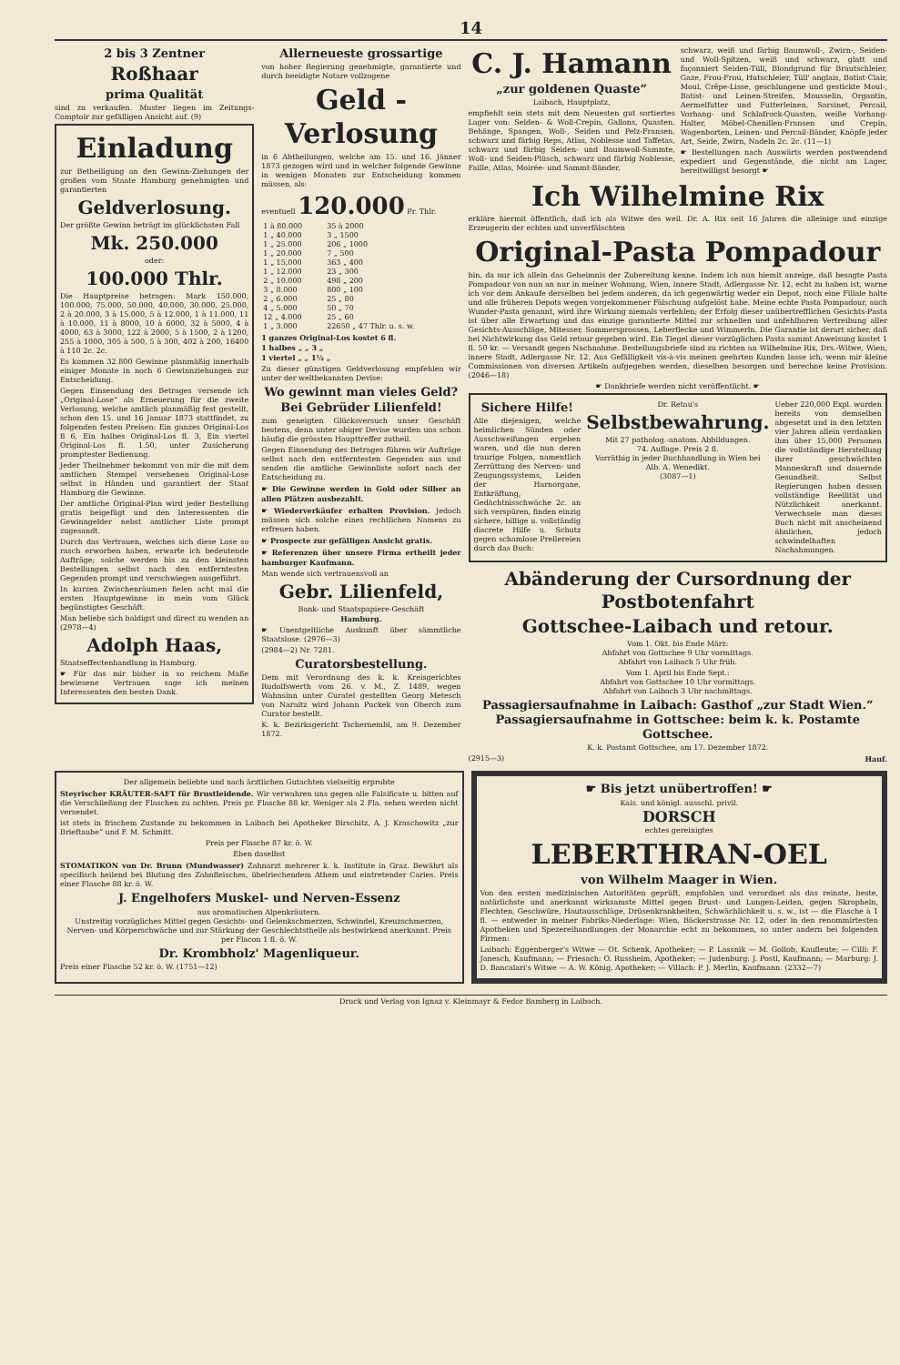14
2 bis 3 Zentner
Roßhaar
prima Qualität
sind zu verkaufen. Muster liegen im Zeitungs-Comptoir zur gefälligen Ansicht auf. (9)
Einladung
zur Betheiligung an den Gewinn-Ziehungen der großen vom Staate Hamburg genehmigten und garantierten
Geldverlosung.
Der größte Gewinn beträgt im glücklichsten Fall
Mk. 250.000
oder:
100.000 Thlr.
Die Hauptpreise betragen: Mark 150.000, 100.000, 75.000, 50.000, 40.000, 30.000, 25.000, 2 à 20.000, 3 à 15.000, 5 à 12.000, 1 à 11.000, 11 à 10.000, 11 à 8000, 10 à 6000, 32 à 5000, 4 à 4000, 63 à 3000, 122 à 2000, 5 à 1500, 2 à 1200, 255 à 1000, 305 à 500, 5 à 300, 402 à 200, 16400 à 110 2c. 2c.
Es kommen 32.800 Gewinne planmäßig innerhalb einiger Monate in noch 6 Gewinnziehungen zur Entscheidung.
Gegen Einsendung des Betrages versende ich „Original-Lose“ als Erneuerung für die zweite Verlosung, welche amtlich planmäßig fest gestellt, schon den 15. und 16 Januar 1873 stattfindet, zu folgenden festen Preisen: Ein ganzes Original-Los fl 6, Ein halbes Original-Los fl. 3, Ein viertel Original-Los fl. 1.50, unter Zusicherung promptester Bedienung.
Jeder Theilnehmer bekommt von mir die mit dem amtlichen Stempel versehenen Original-Lose selbst in Händen und garantiert der Staat Hamburg die Gewinne.
Der amtliche Original-Plan wird jeder Bestellung gratis beigefügt und den Interessenten die Gewinngelder nebst amtlicher Liste prompt zugesandt.
Durch das Vertrauen, welches sich diese Lose so rasch erworben haben, erwarte ich bedeutende Aufträge; solche werden bis zu den kleinsten Bestellungen selbst nach den entferntesten Gegenden prompt und verschwiegen ausgeführt.
In kurzen Zwischenräumen fielen acht mal die ersten Hauptgewinne in mein vom Glück begünstigtes Geschäft.
Man beliebe sich baldigst und direct zu wenden an (2978—4)
Adolph Haas,
Staatseffectenhandlung in Hamburg.
☛ Für das mir bisher in so reichem Maße bewiesene Vertrauen sage ich meinen Interessenten den besten Dank.
Allerneueste grossartige
von hoher Regierung genehmigte, garantierte und durch beeidigte Notare vollzogene
Geld - Verlosung
in 6 Abtheilungen, welche am 15. und 16. Jänner 1873 gezogen wird und in welcher folgende Gewinne in wenigen Monaten zur Entscheidung kommen müssen, als:
eventuell 120.000 Pr. Thlr.
| 1 à 80.000 | 35 à 2000 |
| 1 „ 40.000 | 3 „ 1500 |
| 1 „ 25.000 | 206 „ 1000 |
| 1 „ 20.000 | 7 „ 500 |
| 1 „ 15,000 | 363 „ 400 |
| 1 „ 12.000 | 23 „ 300 |
| 2 „ 10.000 | 498 „ 200 |
| 3 „ 8.000 | 800 „ 100 |
| 2 „ 6.000 | 25 „ 80 |
| 4 „ 5.000 | 50 „ 70 |
| 12 „ 4.000 | 25 „ 60 |
| 1 „ 3.000 | 22650 „ 47 Thlr. u. s. w. |
1 ganzes Original-Los kostet 6 fl.
1 halbes „ „ 3 „
1 viertel „ „ 1½ „
Zu dieser günstigen Geldverlosung empfehlen wir unter der weltbekannten Devise:
Wo gewinnt man vieles Geld? Bei Gebrüder Lilienfeld!
zum geneigten Glücksversuch unser Geschäft bestens, denn unter obiger Devise wurden uns schon häufig die grössten Haupttreffer zutheil.
Gegen Einsendung des Betrages führen wir Aufträge selbst nach den entferntesten Gegenden aus und senden die amtliche Gewinnliste sofort nach der Entscheidung zu.
☛ Die Gewinne werden in Gold oder Silber an allen Plätzen ausbezahlt.
☛ Wiederverkäufer erhalten Provision. Jedoch müssen sich solche eines rechtlichen Namens zu erfreuen haben.
☛ Prospecte zur gefälligen Ansicht gratis.
☛ Referenzen über unsere Firma ertheilt jeder hamburger Kaufmann.
Man wende sich vertrauensvoll an
Gebr. Lilienfeld,
Bank- und Staatspapiere-Geschäft
Hamburg.
☛ Unentgeltliche Auskunft über sämmtliche Staatslose. (2976—3)
(2984—2) Nr. 7281.
Curatorsbestellung.
Dem mit Verordnung des k. k. Kreisgerichtes Rudolfswerth vom 26. v. M., Z. 1489, wegen Wahnsinn unter Curatel gestellten Georg Metesch von Naraitz wird Johann Puckek von Oberch zum Curator bestellt.
K. k. Bezirksgericht Tschernembl, am 9. Dezember 1872.
C. J. Hamann
„zur goldenen Quaste“
Laibach, Hauptplatz,
empfiehlt sein stets mit dem Neuesten gut sortiertes Lager von: Selden- & Woll-Crepin, Gallons, Quasten, Behänge, Spangen, Woll-, Seiden und Pelz-Fransen, schwarz und färbig Reps, Atlas, Noblesse und Taffetas, schwarz und färbig Seiden- und Baumwoll-Sammte, Woll- und Seiden-Plüsch, schwarz und färbig Noblesse, Faille, Atlas, Moirée- und Sammt-Bänder,
schwarz, weiß und färbig Baumwoll-, Zwirn-, Seiden- und Woll-Spitzen, weiß und schwarz, glatt und façonniert Seiden-Tüll, Blondgrund für Brautschleier, Gaze, Frou-Frou, Hutschleier, Tüll' anglais, Batist-Clair, Moul, Crêpe-Lisse, geschlungene und gestickte Moul-, Batist- und Leinen-Streifen, Mousselin, Organtin, Aermelfutter und Futterleinen, Sarsinet, Percail, Vorhang- und Schlafrock-Quasten, weiße Vorhang-Halter, Möbel-Chenillen-Fransen und Crepin, Wagenborten, Leinen- und Percail-Bänder, Knöpfe jeder Art, Seide, Zwirn, Nadeln 2c. 2c. (11—1)
☛ Bestellungen nach Auswärts werden postwendend expediert und Gegenstände, die nicht am Lager, bereitwilligst besorgt ☛
Ich Wilhelmine Rix
erkläre hiermit öffentlich, daß ich als Witwe des weil. Dr. A. Rix seit 16 Jahren die alleinige und einzige Erzeugerin der echten und unverfälschten
Original-Pasta Pompadour
bin, da nur ich allein das Geheimnis der Zubereitung kenne. Indem ich nun hiemit anzeige, daß besagte Pasta Pompadour von nun an nur in meiner Wohnung, Wien, innere Stadt, Adlergasse Nr. 12, echt zu haben ist, warne ich vor dem Ankaufe derselben bei jedem anderen, da ich gegenwärtig weder ein Depot, noch eine Filiale halte und alle früheren Depots wegen vorgekommener Fälschung aufgelöst habe. Meine echte Pasta Pompadour, auch Wunder-Pasta genannt, wird ihre Wirkung niemals verfehlen; der Erfolg dieser unübertrefflichen Gesichts-Pasta ist über alle Erwartung und das einzige garantierte Mittel zur schnellen und unfehlbaren Vertreibung aller Gesichts-Ausschläge, Mitesser, Sommersprossen, Leberflecke und Wimmerln. Die Garantie ist derart sicher, daß bei Nichtwirkung das Geld retour gegeben wird. Ein Tiegel dieser vorzüglichen Pasta sammt Anweisung kostet 1 fl. 50 kr. — Versandt gegen Nachnahme. Bestellungsbriefe sind zu richten an Wilhelmine Rix, Drs.-Witwe, Wien, innere Stadt, Adlergasse Nr. 12. Aus Gefälligkeit vis-à-vis meinen geehrten Kunden lasse ich, wenn mir kleine Commissionen von diversen Artikeln aufgegeben werden, dieselben besorgen und berechne keine Provision. (2046—18)
☛ Dankbriefe werden nicht veröffentlicht. ☛
Sichere Hilfe!
Alle diejenigen, welche heimlichen Sünden oder Ausschweifungen ergeben waren, und die nun deren traurige Folgen, namentlich Zerrüttung des Nerven- und Zeugungssystems, Leiden der Harnorgane, Entkräftung, Gedächtnisschwäche 2c. an sich verspüren, finden einzig sichere, billige u. vollständig discrete Hilfe u. Schutz gegen schamlose Prellereien durch das Buch:
Dr. Retau's
Selbstbewahrung.
Mit 27 patholog.-anatom. Abbildungen.
74. Auflage. Preis 2 fl.
Vorräthig in jeder Buchhandlung in Wien bei
Alb. A. Wenedikt.
(3087—1)
Ueber 220,000 Expl. wurden bereits von demselben abgesetzt und in den letzten vier Jahren allein verdanken ihm über 15,000 Personen die vollständige Herstellung ihrer geschwächten Manneskraft und dauernde Gesundheit. Selbst Regierungen haben dessen vollständige Reellität und Nützlichkeit anerkannt. Verwechsele man dieses Buch nicht mit anscheinend ähnlichen, jedoch schwindelhaften Nachahmungen.
Abänderung der Cursordnung der Postbotenfahrt
Gottschee-Laibach und retour.
Vom 1. Okt. bis Ende März:
Abfahrt von Gottschee 9 Uhr vormittags.
Abfahrt von Laibach 5 Uhr früh.
Vom 1. April bis Ende Sept.:
Abfahrt von Gottschee 10 Uhr vormittags.
Abfahrt von Laibach 3 Uhr nachmittags.
Passagiersaufnahme in Laibach: Gasthof „zur Stadt Wien.“
Passagiersaufnahme in Gottschee: beim k. k. Postamte Gottschee.
K. k. Postamt Gottschee, am 17. Dezember 1872.
(2915—3) Hauf.
Der allgemein beliebte und nach ärztlichen Gutachten vielseitig erprobte
Steyrischer KRÄUTER-SAFT für Brustleidende. Wir verwahren uns gegen alle Falsificate u. bitten auf die Verschließung der Flaschen zu achten. Preis pr. Flasche 88 kr. Weniger als 2 Fla. sehen werden nicht versendet.
ist stets in frischem Zustande zu bekommen in Laibach bei Apotheker Birschitz, A. J. Kraschowitz „zur Brieftaube“ und F. M. Schmitt.
Preis per Flasche 87 kr. ö. W.
Eben daselbst
STOMATIKON von Dr. Brunn (Mundwasser) Zahnarzt mehrerer k. k. Institute in Graz. Bewährt als specifisch heilend bei Blutung des Zahnfleisches, übelriechendem Athem und eintretender Caries. Preis einer Flasche 88 kr. ö. W.
J. Engelhofers Muskel- und Nerven-Essenz
aus aromatischen Alpenkräutern.
Unstreitig vorzügliches Mittel gegen Gesichts- und Gelenkschmerzen, Schwindel, Kreuzschmerzen, Nerven- und Körperschwäche und zur Stärkung der Geschlechtstheile als bestwirkend anerkannt. Preis per Flacon 1 fl. ö. W.
Dr. Krombholz' Magenliqueur.
Preis einer Flasche 52 kr. ö. W. (1751—12)
☛ Bis jetzt unübertroffen! ☛
Kais. und königl. ausschl. privil.
DORSCH
echtes gereinigtes
LEBERTHRAN-OEL
von Wilhelm Maager in Wien.
Von den ersten medizinischen Autoritäten geprüft, empfohlen und verordnet als das reinste, beste, natürlichste und anerkannt wirksamste Mittel gegen Brust- und Lungen-Leiden, gegen Skropheln, Flechten, Geschwüre, Hautausschläge, Drüsenkrankheiten, Schwächlichkeit u. s. w., ist — die Flasche à 1 fl. — entweder in meiner Fabriks-Niederlage: Wien, Bäckerstrasse Nr. 12, oder in den renommirtesten Apotheken und Spezereihandlungen der Monarchie echt zu bekommen, so unter andern bei folgenden Firmen:
Laibach: Eggenberger's Witwe — Ot. Schenk, Apotheker; — P. Lassnik — M. Gollob, Kaufleute; — Cilli: F. Janesch, Kaufmann; — Friesach: O. Russheim, Apotheker; — Judenburg: J. Postl, Kaufmann; — Marburg: J. D. Bancalari's Witwe — A. W. König, Apotheker; — Villach: P. J. Merlin, Kaufmann. (2332—7)
Druck und Verlag von Ignaz v. Kleinmayr & Fedor Bamberg in Laibach.